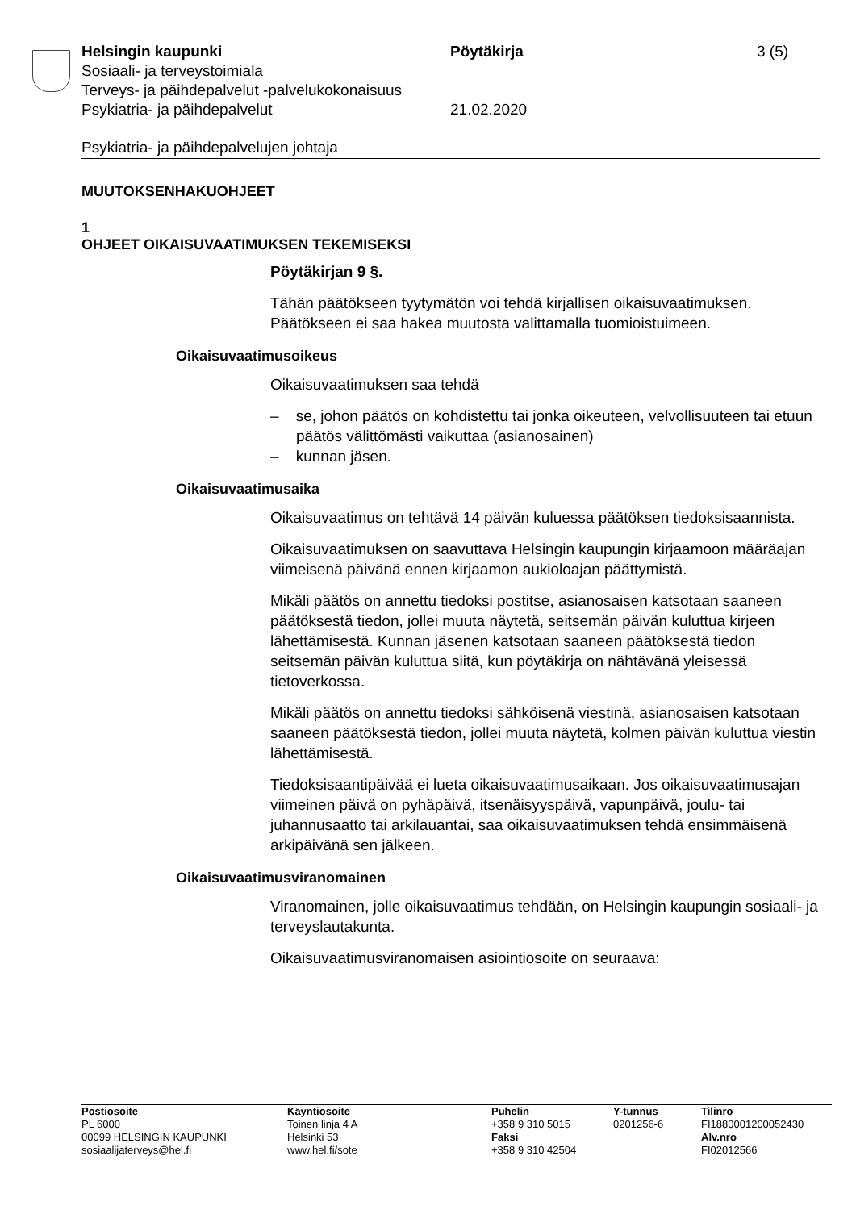Helsingin kaupunki
Sosiaali- ja terveystoimiala
Terveys- ja päihdepalvelut -palvelukokonaisuus
Psykiatria- ja päihdepalvelut
Pöytäkirja
21.02.2020
3 (5)
Psykiatria- ja päihdepalvelujen johtaja
MUUTOKSENHAKUOHJEET
1
OHJEET OIKAISUVAATIMUKSEN TEKEMISEKSI
Pöytäkirjan 9 §.
Tähän päätökseen tyytymätön voi tehdä kirjallisen oikaisuvaatimuksen. Päätökseen ei saa hakea muutosta valittamalla tuomioistuimeen.
Oikaisuvaatimusoikeus
Oikaisuvaatimuksen saa tehdä
– se, johon päätös on kohdistettu tai jonka oikeuteen, velvollisuuteen tai etuun päätös välittömästi vaikuttaa (asianosainen)
– kunnan jäsen.
Oikaisuvaatimusaika
Oikaisuvaatimus on tehtävä 14 päivän kuluessa päätöksen tiedoksi­saannista.
Oikaisuvaatimuksen on saavuttava Helsingin kaupungin kirjaamoon määräajan viimeisenä päivänä ennen kirjaamon aukioloajan päättymis­tä.
Mikäli päätös on annettu tiedoksi postitse, asianosaisen katsotaan saaneen päätöksestä tiedon, jollei muuta näytetä, seitsemän päivän kuluttua kirjeen lähettämisestä. Kunnan jäsenen katsotaan saaneen päätöksestä tiedon seitsemän päivän kuluttua siitä, kun pöytäkirja on nähtävänä yleisessä tietoverkossa.
Mikäli päätös on annettu tiedoksi sähköisenä viestinä, asianosaisen katsotaan saaneen päätöksestä tiedon, jollei muuta näytetä, kolmen päivän kuluttua viestin lähettämisestä.
Tiedoksisaantipäivää ei lueta oikaisuvaatimusaikaan. Jos oikaisuvaati­musajan viimeinen päivä on pyhäpäivä, itsenäisyyspäivä, vapunpäivä, joulu- tai juhannusaatto tai arkilauantai, saa oikaisuvaatimuksen tehdä ensimmäisenä arkipäivänä sen jälkeen.
Oikaisuvaatimusviranomainen
Viranomainen, jolle oikaisuvaatimus tehdään, on Helsingin kaupungin sosiaali- ja terveyslautakunta.
Oikaisuvaatimusviranomaisen asiointiosoite on seuraava:
Postiosoite
PL 6000
00099 HELSINGIN KAUPUNKI
sosiaalijaterveys@hel.fi
Käyntiosoite
Toinen linja 4 A
Helsinki 53
www.hel.fi/sote
Puhelin
+358 9 310 5015
Faksi
+358 9 310 42504
Y-tunnus
0201256-6
Tilinro
FI1880001200052430
Alv.nro
FI02012566